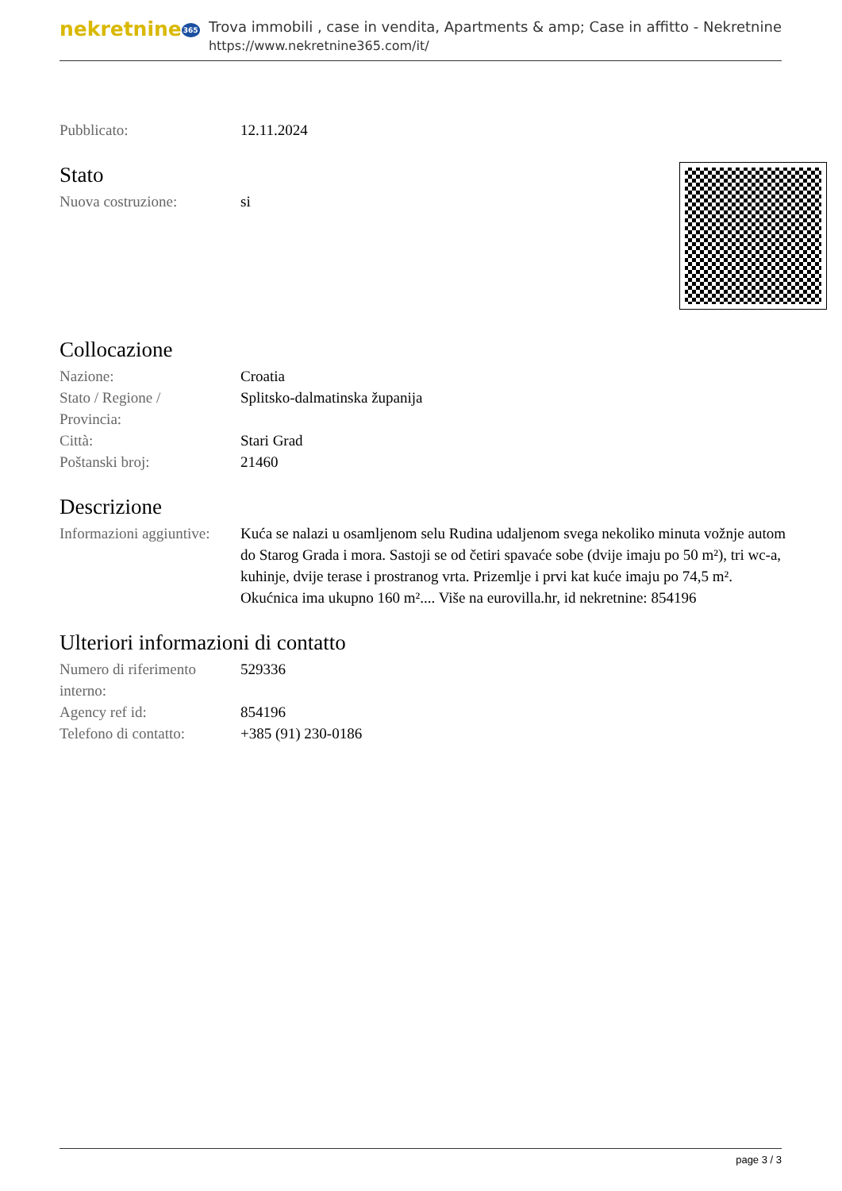nekretnine365
Trova immobili , case in vendita, Apartments & amp; Case in affitto - Nekretnine
https://www.nekretnine365.com/it/
| Pubblicato: | 12.11.2024 |
Stato
| Nuova costruzione: | si |
Collocazione
| Nazione: | Croatia |
| Stato / Regione / Provincia: | Splitsko-dalmatinska županija |
| Città: | Stari Grad |
| Poštanski broj: | 21460 |
Descrizione
| Informazioni aggiuntive: | Kuća se nalazi u osamljenom selu Rudina udaljenom svega nekoliko minuta vožnje autom do Starog Grada i mora. Sastoji se od četiri spavaće sobe (dvije imaju po 50 m²), tri wc-a, kuhinje, dvije terase i prostranog vrta. Prizemlje i prvi kat kuće imaju po 74,5 m². Okućnica ima ukupno 160 m².... Više na eurovilla.hr, id nekretnine: 854196 |
Ulteriori informazioni di contatto
| Numero di riferimento interno: | 529336 |
| Agency ref id: | 854196 |
| Telefono di contatto: | +385 (91) 230-0186 |
page 3 / 3